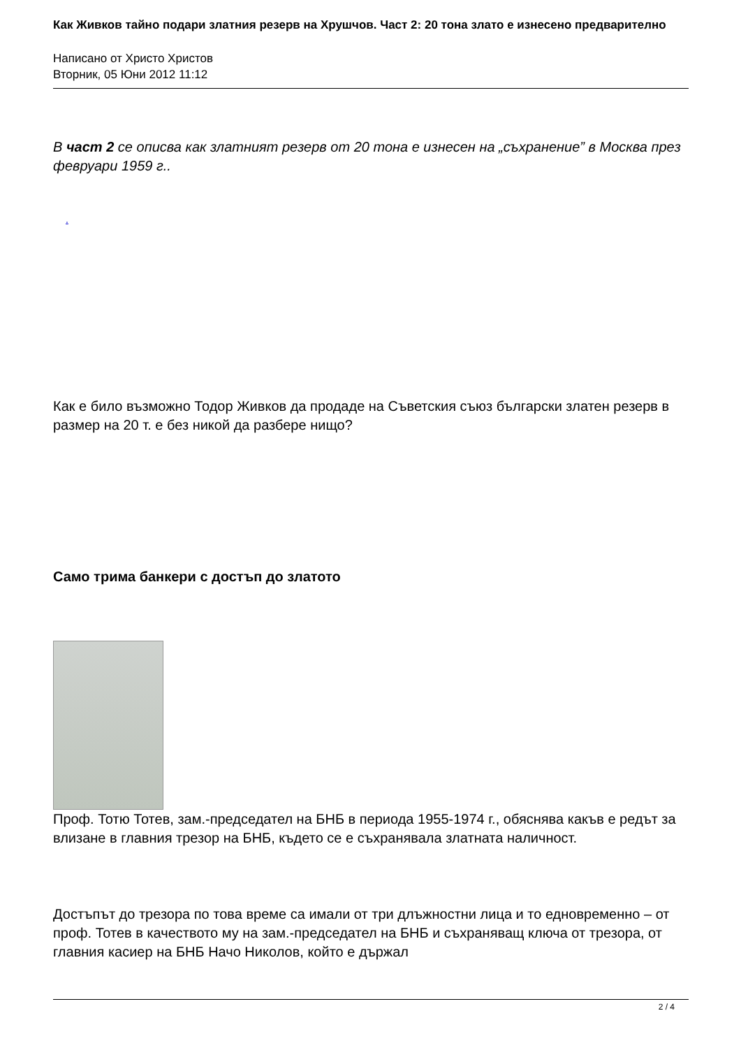Как Живков тайно подари златния резерв на Хрушчов. Част 2: 20 тона злато е изнесено предварително
Написано от Христо Христов
Вторник, 05 Юни 2012 11:12
В част 2 се описва как златният резерв от 20 тона е изнесен на „съхранение” в Москва през февруари 1959 г..
.
Как е било възможно Тодор Живков да продаде на Съветския съюз български златен резерв в размер на 20 т. е без никой да разбере нищо?
Само трима банкери с достъп до златото
Проф. Тотю Тотев, зам.-председател на БНБ в периода 1955-1974 г., обяснява какъв е редът за влизане в главния трезор на БНБ, където се е съхранявала златната наличност.
Достъпът до трезора по това време са имали от три длъжностни лица и то едновременно – от проф. Тотев в качеството му на зам.-председател на БНБ и съхраняващ ключа от трезора, от главния касиер на БНБ Начо Николов, който е държал
2 / 4